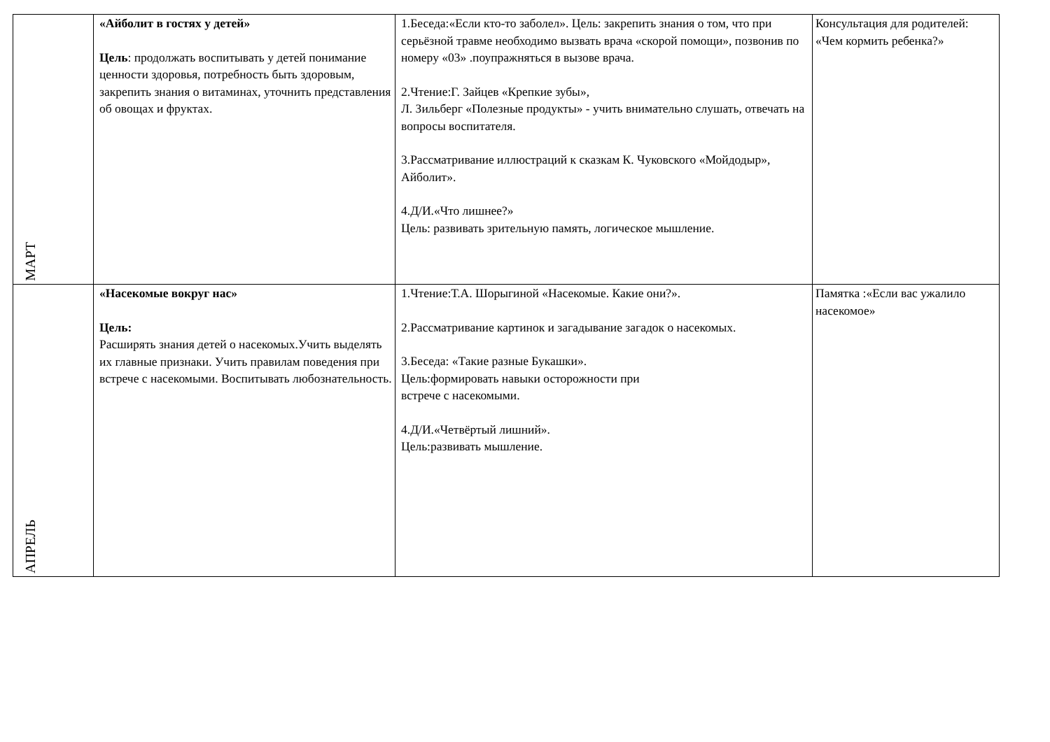| МАРТ | «Айболит в гостях у детей» Цель : продолжать воспитывать у детей понимание ценности здоровья, потребность быть здоровым, закрепить знания о витаминах, уточнить представления об овощах и фруктах. | 1.Беседа:«Если кто-то заболел». Цель: закрепить знания о том, что при серьёзной травме необходимо вызвать врача «скорой помощи», позвонив по номеру «03» .поупражняться в вызове врача. 2.Чтение:Г. Зайцев «Крепкие зубы», Л. Зильберг «Полезные продукты» - учить внимательно слушать, отвечать на вопросы воспитателя. 3.Рассматривание иллюстраций к сказкам К. Чуковского «Мойдодыр», Айболит». 4.Д/И.«Что лишнее?» Цель: развивать зрительную память, логическое мышление. | Консультация для родителей: «Чем кормить ребенка?» |
| АПРЕЛЬ | «Насекомые вокруг нас» Цель: Расширять знания детей о насекомых.Учить выделять их главные признаки. Учить правилам поведения при встрече с насекомыми. Воспитывать любознательность. | 1.Чтение:Т.А. Шорыгиной «Насекомые. Какие они?». 2.Рассматривание картинок и загадывание загадок о насекомых. 3.Беседа: «Такие разные Букашки». Цель:формировать навыки осторожности при встрече с насекомыми. 4.Д/И.«Четвёртый лишний». Цель:развивать мышление. | Памятка :«Если вас ужалило насекомое» |